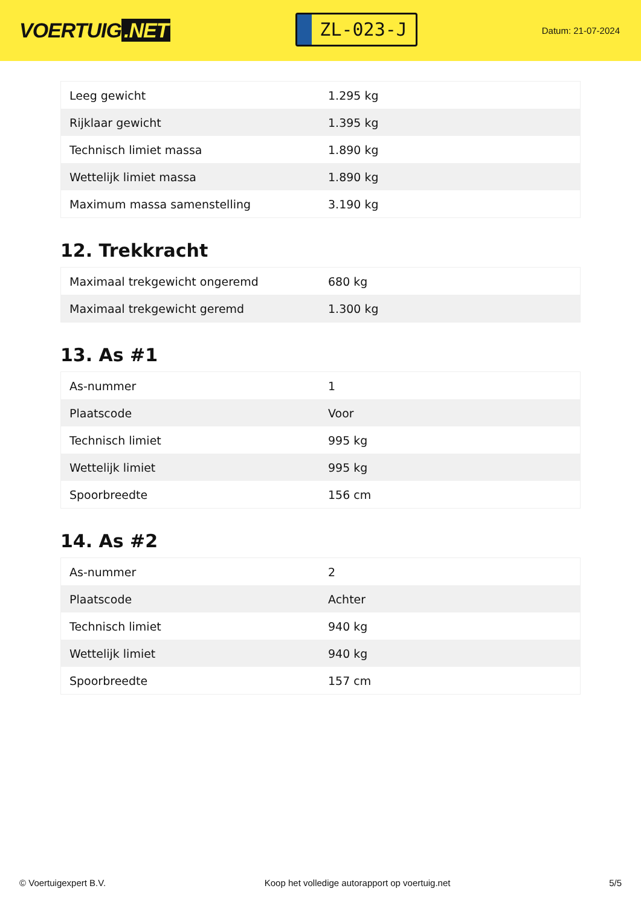VOERTUIG.NET
ZL-023-J
Datum: 21-07-2024
| Leeg gewicht | 1.295 kg |
| Rijklaar gewicht | 1.395 kg |
| Technisch limiet massa | 1.890 kg |
| Wettelijk limiet massa | 1.890 kg |
| Maximum massa samenstelling | 3.190 kg |
12. Trekkracht
| Maximaal trekgewicht ongeremd | 680 kg |
| Maximaal trekgewicht geremd | 1.300 kg |
13. As #1
| As-nummer | 1 |
| Plaatscode | Voor |
| Technisch limiet | 995 kg |
| Wettelijk limiet | 995 kg |
| Spoorbreedte | 156 cm |
14. As #2
| As-nummer | 2 |
| Plaatscode | Achter |
| Technisch limiet | 940 kg |
| Wettelijk limiet | 940 kg |
| Spoorbreedte | 157 cm |
© Voertuigexpert B.V. Koop het volledige autorapport op voertuig.net 5/5